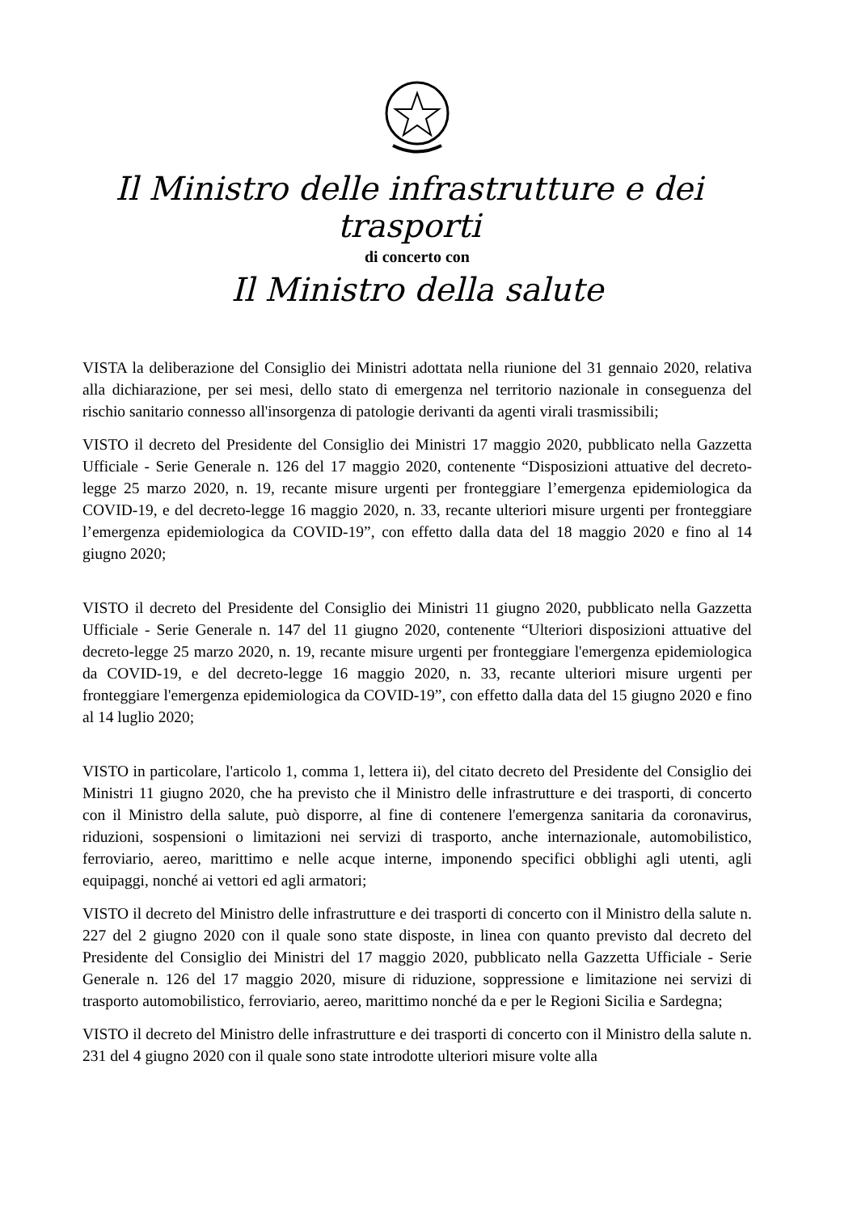Il Ministro delle infrastrutture e dei trasporti
di concerto con
Il Ministro della salute
VISTA la deliberazione del Consiglio dei Ministri adottata nella riunione del 31 gennaio 2020, relativa alla dichiarazione, per sei mesi, dello stato di emergenza nel territorio nazionale in conseguenza del rischio sanitario connesso all'insorgenza di patologie derivanti da agenti virali trasmissibili;
VISTO il decreto del Presidente del Consiglio dei Ministri 17 maggio 2020, pubblicato nella Gazzetta Ufficiale - Serie Generale n. 126 del 17 maggio 2020, contenente “Disposizioni attuative del decreto-legge 25 marzo 2020, n. 19, recante misure urgenti per fronteggiare l’emergenza epidemiologica da COVID-19, e del decreto-legge 16 maggio 2020, n. 33, recante ulteriori misure urgenti per fronteggiare l’emergenza epidemiologica da COVID-19”, con effetto dalla data del 18 maggio 2020 e fino al 14 giugno 2020;
VISTO il decreto del Presidente del Consiglio dei Ministri 11 giugno 2020, pubblicato nella Gazzetta Ufficiale - Serie Generale n. 147 del 11 giugno 2020, contenente “Ulteriori disposizioni attuative del decreto-legge 25 marzo 2020, n. 19, recante misure urgenti per fronteggiare l'emergenza epidemiologica da COVID-19, e del decreto-legge 16 maggio 2020, n. 33, recante ulteriori misure urgenti per fronteggiare l'emergenza epidemiologica da COVID-19”, con effetto dalla data del 15 giugno 2020 e fino al 14 luglio 2020;
VISTO in particolare, l'articolo 1, comma 1, lettera ii), del citato decreto del Presidente del Consiglio dei Ministri 11 giugno 2020, che ha previsto che il Ministro delle infrastrutture e dei trasporti, di concerto con il Ministro della salute, può disporre, al fine di contenere l'emergenza sanitaria da coronavirus, riduzioni, sospensioni o limitazioni nei servizi di trasporto, anche internazionale, automobilistico, ferroviario, aereo, marittimo e nelle acque interne, imponendo specifici obblighi agli utenti, agli equipaggi, nonché ai vettori ed agli armatori;
VISTO il decreto del Ministro delle infrastrutture e dei trasporti di concerto con il Ministro della salute n. 227 del 2 giugno 2020 con il quale sono state disposte, in linea con quanto previsto dal decreto del Presidente del Consiglio dei Ministri del 17 maggio 2020, pubblicato nella Gazzetta Ufficiale - Serie Generale n. 126 del 17 maggio 2020, misure di riduzione, soppressione e limitazione nei servizi di trasporto automobilistico, ferroviario, aereo, marittimo nonché da e per le Regioni Sicilia e Sardegna;
VISTO il decreto del Ministro delle infrastrutture e dei trasporti di concerto con il Ministro della salute n. 231 del 4 giugno 2020 con il quale sono state introdotte ulteriori misure volte alla